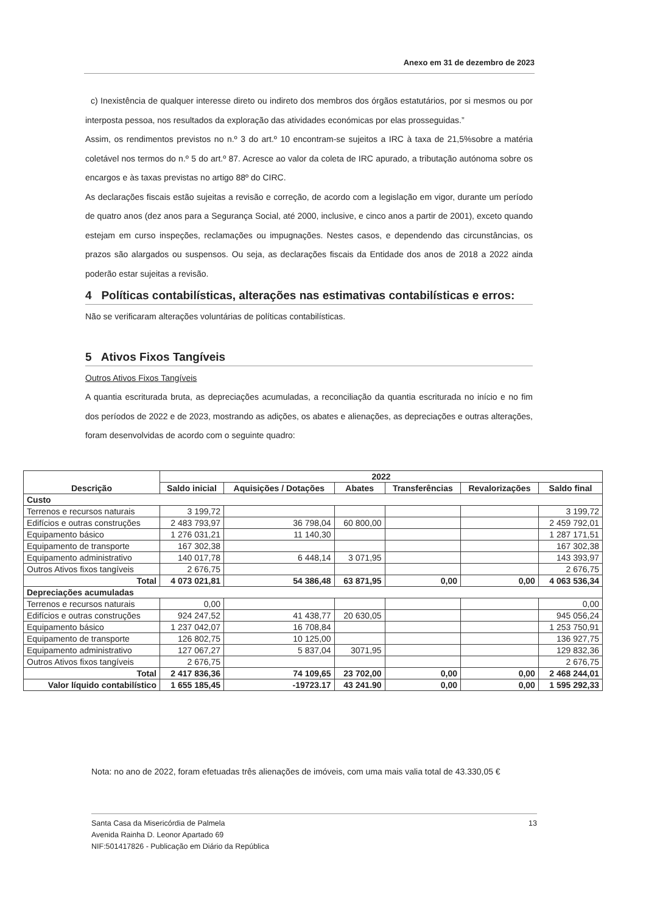Anexo em 31 de dezembro de 2023
c) Inexistência de qualquer interesse direto ou indireto dos membros dos órgãos estatutários, por si mesmos ou por interposta pessoa, nos resultados da exploração das atividades económicas por elas prosseguidas.”
Assim, os rendimentos previstos no n.º 3 do art.º 10 encontram-se sujeitos a IRC à taxa de 21,5%sobre a matéria coletável nos termos do n.º 5 do art.º 87. Acresce ao valor da coleta de IRC apurado, a tributação autónoma sobre os encargos e às taxas previstas no artigo 88º do CIRC.
As declarações fiscais estão sujeitas a revisão e correção, de acordo com a legislação em vigor, durante um período de quatro anos (dez anos para a Segurança Social, até 2000, inclusive, e cinco anos a partir de 2001), exceto quando estejam em curso inspeções, reclamações ou impugnações. Nestes casos, e dependendo das circunstâncias, os prazos são alargados ou suspensos. Ou seja, as declarações fiscais da Entidade dos anos de 2018 a 2022 ainda poderão estar sujeitas a revisão.
4 Políticas contabilísticas, alterações nas estimativas contabilísticas e erros:
Não se verificaram alterações voluntárias de políticas contabilísticas.
5 Ativos Fixos Tangíveis
Outros Ativos Fixos Tangíveis
A quantia escriturada bruta, as depreciações acumuladas, a reconciliação da quantia escriturada no início e no fim dos períodos de 2022 e de 2023, mostrando as adições, os abates e alienações, as depreciações e outras alterações, foram desenvolvidas de acordo com o seguinte quadro:
| Descrição | 2022 | | | | | |
| --- | --- | --- | --- | --- | --- | --- |
| | Saldo inicial | Aquisições / Dotações | Abates | Transferências | Revalorizações | Saldo final |
| Custo | | | | | | |
| Terrenos e recursos naturais | 3 199,72 | | | | | 3 199,72 |
| Edifícios e outras construções | 2 483 793,97 | 36 798,04 | 60 800,00 | | | 2 459 792,01 |
| Equipamento básico | 1 276 031,21 | 11 140,30 | | | | 1 287 171,51 |
| Equipamento de transporte | 167 302,38 | | | | | 167 302,38 |
| Equipamento administrativo | 140 017,78 | 6 448,14 | 3 071,95 | | | 143 393,97 |
| Outros Ativos fixos tangíveis | 2 676,75 | | | | | 2 676,75 |
| Total | 4 073 021,81 | 54 386,48 | 63 871,95 | 0,00 | 0,00 | 4 063 536,34 |
| Depreciações acumuladas | | | | | | |
| Terrenos e recursos naturais | 0,00 | | | | | 0,00 |
| Edifícios e outras construções | 924 247,52 | 41 438,77 | 20 630,05 | | | 945 056,24 |
| Equipamento básico | 1 237 042,07 | 16 708,84 | | | | 1 253 750,91 |
| Equipamento de transporte | 126 802,75 | 10 125,00 | | | | 136 927,75 |
| Equipamento administrativo | 127 067,27 | 5 837,04 | 3071,95 | | | 129 832,36 |
| Outros Ativos fixos tangíveis | 2 676,75 | | | | | 2 676,75 |
| Total | 2 417 836,36 | 74 109,65 | 23 702,00 | 0,00 | 0,00 | 2 468 244,01 |
| Valor líquido contabilístico | 1 655 185,45 | -19723.17 | 43 241.90 | 0,00 | 0,00 | 1 595 292,33 |
Nota: no ano de 2022, foram efetuadas três alienações de imóveis, com uma mais valia total de 43.330,05 €
13 Santa Casa da Misericórdia de Palmela
Avenida Rainha D. Leonor Apartado 69
NIF:501417826 - Publicação em Diário da República